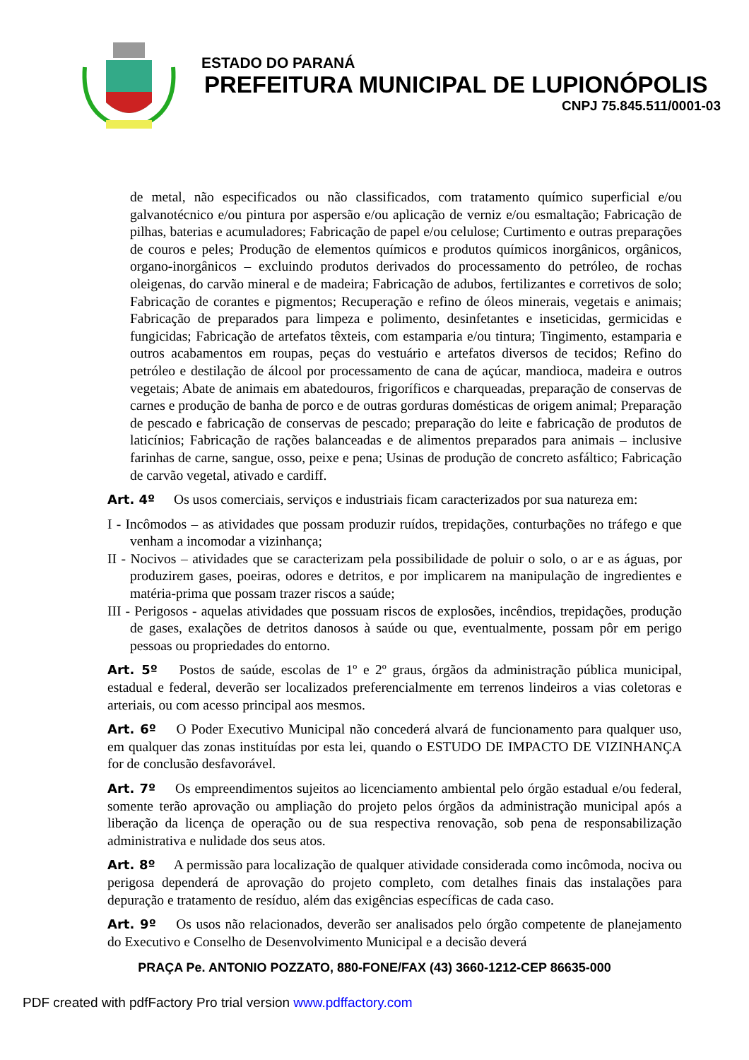ESTADO DO PARANÁ
PREFEITURA MUNICIPAL DE LUPIONÓPOLIS
CNPJ 75.845.511/0001-03
de metal, não especificados ou não classificados, com tratamento químico superficial e/ou galvanotécnico e/ou pintura por aspersão e/ou aplicação de verniz e/ou esmaltação; Fabricação de pilhas, baterias e acumuladores; Fabricação de papel e/ou celulose; Curtimento e outras preparações de couros e peles; Produção de elementos químicos e produtos químicos inorgânicos, orgânicos, organo-inorgânicos – excluindo produtos derivados do processamento do petróleo, de rochas oleigenas, do carvão mineral e de madeira; Fabricação de adubos, fertilizantes e corretivos de solo; Fabricação de corantes e pigmentos; Recuperação e refino de óleos minerais, vegetais e animais; Fabricação de preparados para limpeza e polimento, desinfetantes e inseticidas, germicidas e fungicidas; Fabricação de artefatos têxteis, com estamparia e/ou tintura; Tingimento, estamparia e outros acabamentos em roupas, peças do vestuário e artefatos diversos de tecidos; Refino do petróleo e destilação de álcool por processamento de cana de açúcar, mandioca, madeira e outros vegetais; Abate de animais em abatedouros, frigoríficos e charqueadas, preparação de conservas de carnes e produção de banha de porco e de outras gorduras domésticas de origem animal; Preparação de pescado e fabricação de conservas de pescado; preparação do leite e fabricação de produtos de laticínios; Fabricação de rações balanceadas e de alimentos preparados para animais – inclusive farinhas de carne, sangue, osso, peixe e pena; Usinas de produção de concreto asfáltico; Fabricação de carvão vegetal, ativado e cardiff.
Art. 4º Os usos comerciais, serviços e industriais ficam caracterizados por sua natureza em:
I - Incômodos – as atividades que possam produzir ruídos, trepidações, conturbações no tráfego e que venham a incomodar a vizinhança;
II - Nocivos – atividades que se caracterizam pela possibilidade de poluir o solo, o ar e as águas, por produzirem gases, poeiras, odores e detritos, e por implicarem na manipulação de ingredientes e matéria-prima que possam trazer riscos a saúde;
III - Perigosos - aquelas atividades que possuam riscos de explosões, incêndios, trepidações, produção de gases, exalações de detritos danosos à saúde ou que, eventualmente, possam pôr em perigo pessoas ou propriedades do entorno.
Art. 5º Postos de saúde, escolas de 1º e 2º graus, órgãos da administração pública municipal, estadual e federal, deverão ser localizados preferencialmente em terrenos lindeiros a vias coletoras e arteriais, ou com acesso principal aos mesmos.
Art. 6º O Poder Executivo Municipal não concederá alvará de funcionamento para qualquer uso, em qualquer das zonas instituídas por esta lei, quando o ESTUDO DE IMPACTO DE VIZINHANÇA for de conclusão desfavorável.
Art. 7º Os empreendimentos sujeitos ao licenciamento ambiental pelo órgão estadual e/ou federal, somente terão aprovação ou ampliação do projeto pelos órgãos da administração municipal após a liberação da licença de operação ou de sua respectiva renovação, sob pena de responsabilização administrativa e nulidade dos seus atos.
Art. 8º A permissão para localização de qualquer atividade considerada como incômoda, nociva ou perigosa dependerá de aprovação do projeto completo, com detalhes finais das instalações para depuração e tratamento de resíduo, além das exigências específicas de cada caso.
Art. 9º Os usos não relacionados, deverão ser analisados pelo órgão competente de planejamento do Executivo e Conselho de Desenvolvimento Municipal e a decisão deverá
PRAÇA Pe. ANTONIO POZZATO, 880-FONE/FAX (43) 3660-1212-CEP 86635-000
PDF created with pdfFactory Pro trial version www.pdffactory.com